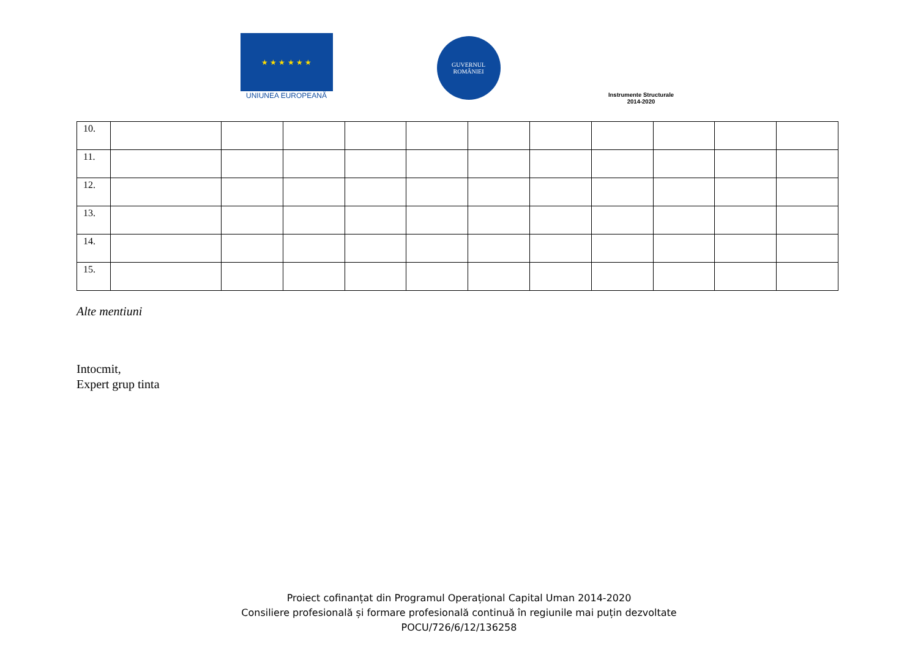★ ★ ★ ★ ★ ★
UNIUNEA EUROPEANĂ
GUVERNUL
ROMÂNIEI
Instrumente Structurale
2014-2020
| 10. | | | | | | | | | | | |
| 11. | | | | | | | | | | | |
| 12. | | | | | | | | | | | |
| 13. | | | | | | | | | | | |
| 14. | | | | | | | | | | | |
| 15. | | | | | | | | | | | |
Alte mentiuni
Intocmit,
Expert grup tinta
Proiect cofinanțat din Programul Operațional Capital Uman 2014-2020
Consiliere profesională și formare profesională continuă în regiunile mai puțin dezvoltate
POCU/726/6/12/136258